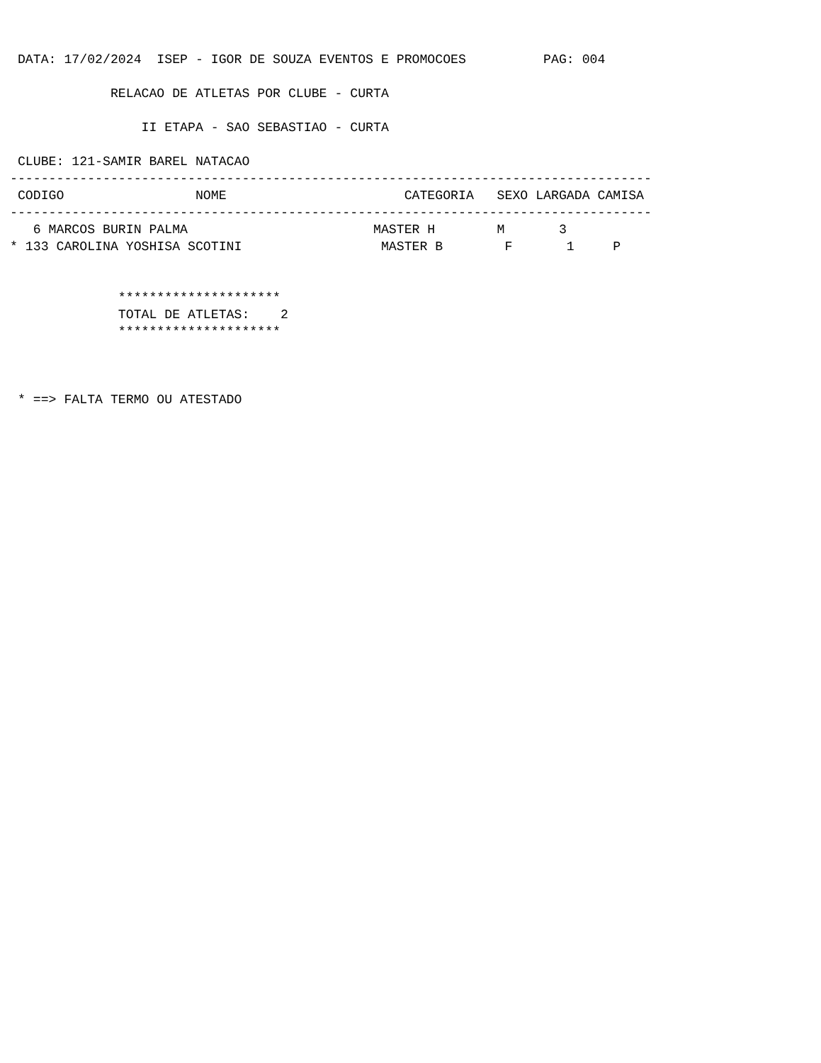DATA: 17/02/2024  ISEP - IGOR DE SOUZA EVENTOS E PROMOCOES          PAG: 004

             RELACAO DE ATLETAS POR CLUBE - CURTA

                 II ETAPA - SAO SEBASTIAO - CURTA

 CLUBE: 121-SAMIR BAREL NATACAO
-----------------------------------------------------------------------------------
 CODIGO                 NOME                       CATEGORIA   SEXO LARGADA CAMISA
-----------------------------------------------------------------------------------
   6 MARCOS BURIN PALMA                        MASTER H        M       3
* 133 CAROLINA YOSHISA SCOTINI                  MASTER B        F       1     P


              *********************
              TOTAL DE ATLETAS:    2
              *********************



 * ==> FALTA TERMO OU ATESTADO